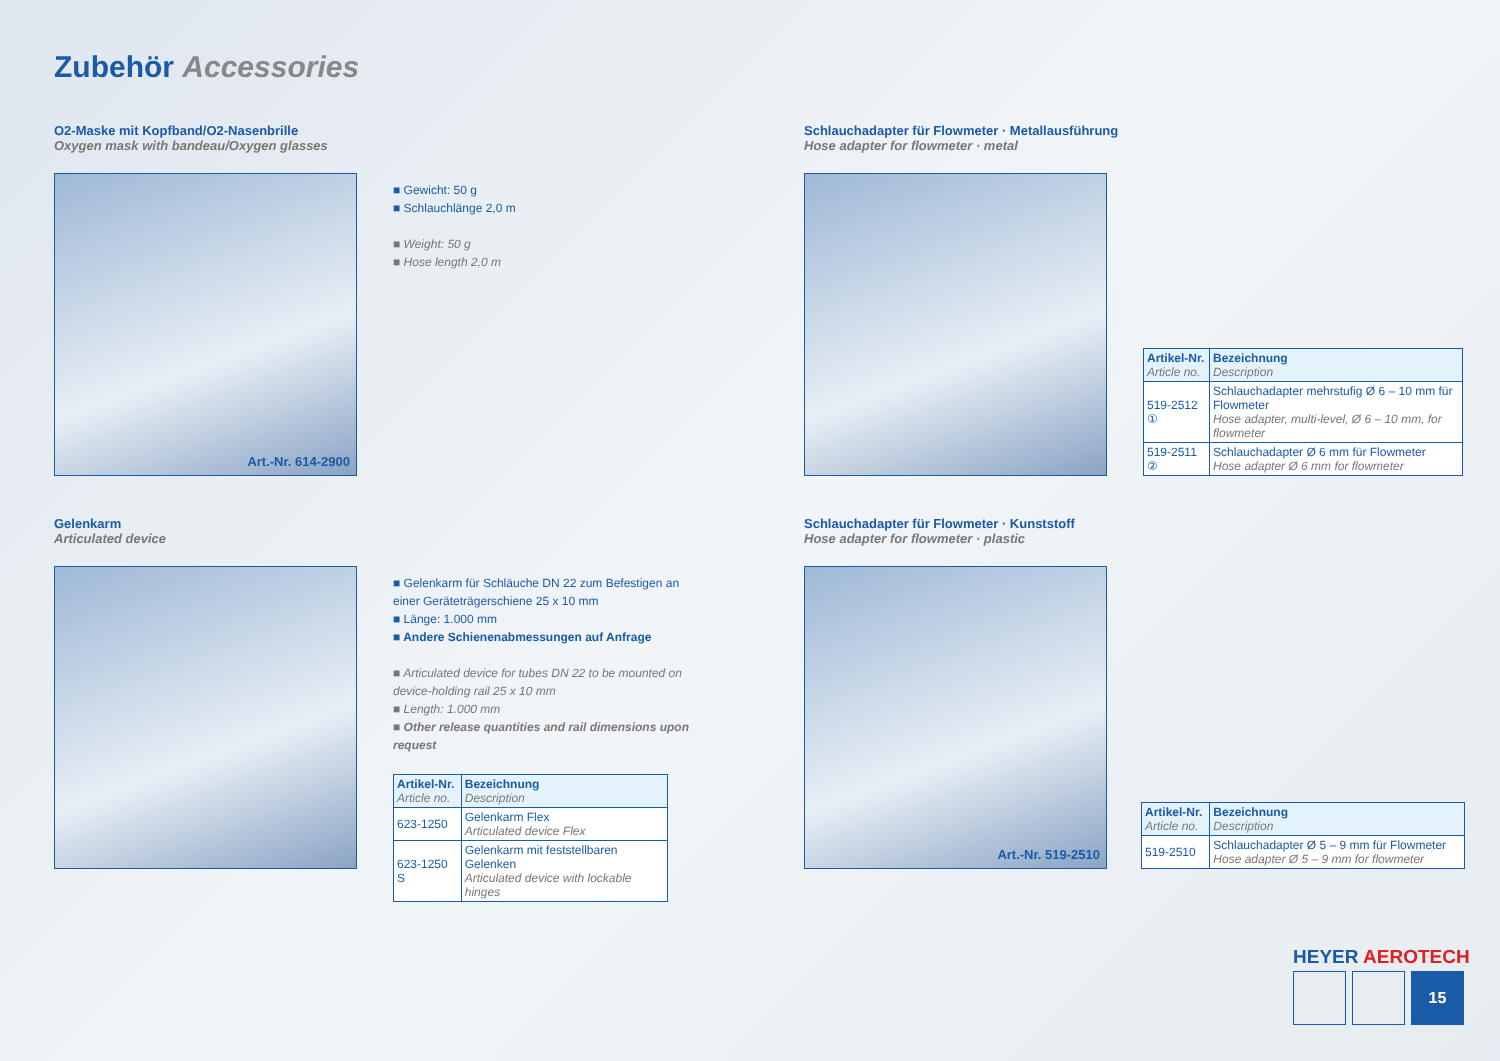Zubehör Accessories
O2-Maske mit Kopfband/O2-Nasenbrille
Oxygen mask with bandeau/Oxygen glasses
Art.-Nr. 614-2900
■ Gewicht: 50 g
■ Schlauchlänge 2,0 m
■ Weight: 50 g
■ Hose length 2,0 m
Gelenkarm
Articulated device
■ Gelenkarm für Schläuche DN 22 zum Befestigen an einer Geräteträgerschiene 25 x 10 mm
■ Länge: 1.000 mm
■ Andere Schienenabmessungen auf Anfrage
■ Articulated device for tubes DN 22 to be mounted on device-holding rail 25 x 10 mm
■ Length: 1.000 mm
■ Other release quantities and rail dimensions upon request
| Artikel-Nr. Article no. | Bezeichnung Description |
| --- | --- |
| 623-1250 | Gelenkarm Flex Articulated device Flex |
| 623-1250 S | Gelenkarm mit feststellbaren Gelenken Articulated device with lockable hinges |
Schlauchadapter für Flowmeter · Metallausführung
Hose adapter for flowmeter · metal
| Artikel-Nr. Article no. | Bezeichnung Description |
| --- | --- |
| 519-2512 ① | Schlauchadapter mehrstufig Ø 6 – 10 mm für Flowmeter Hose adapter, multi-level, Ø 6 – 10 mm, for flowmeter |
| 519-2511 ② | Schlauchadapter Ø 6 mm für Flowmeter Hose adapter Ø 6 mm for flowmeter |
Schlauchadapter für Flowmeter · Kunststoff
Hose adapter for flowmeter · plastic
Art.-Nr. 519-2510
| Artikel-Nr. Article no. | Bezeichnung Description |
| --- | --- |
| 519-2510 | Schlauchadapter Ø 5 – 9 mm für Flowmeter Hose adapter Ø 5 – 9 mm for flowmeter |
HEYER AEROTECH
15